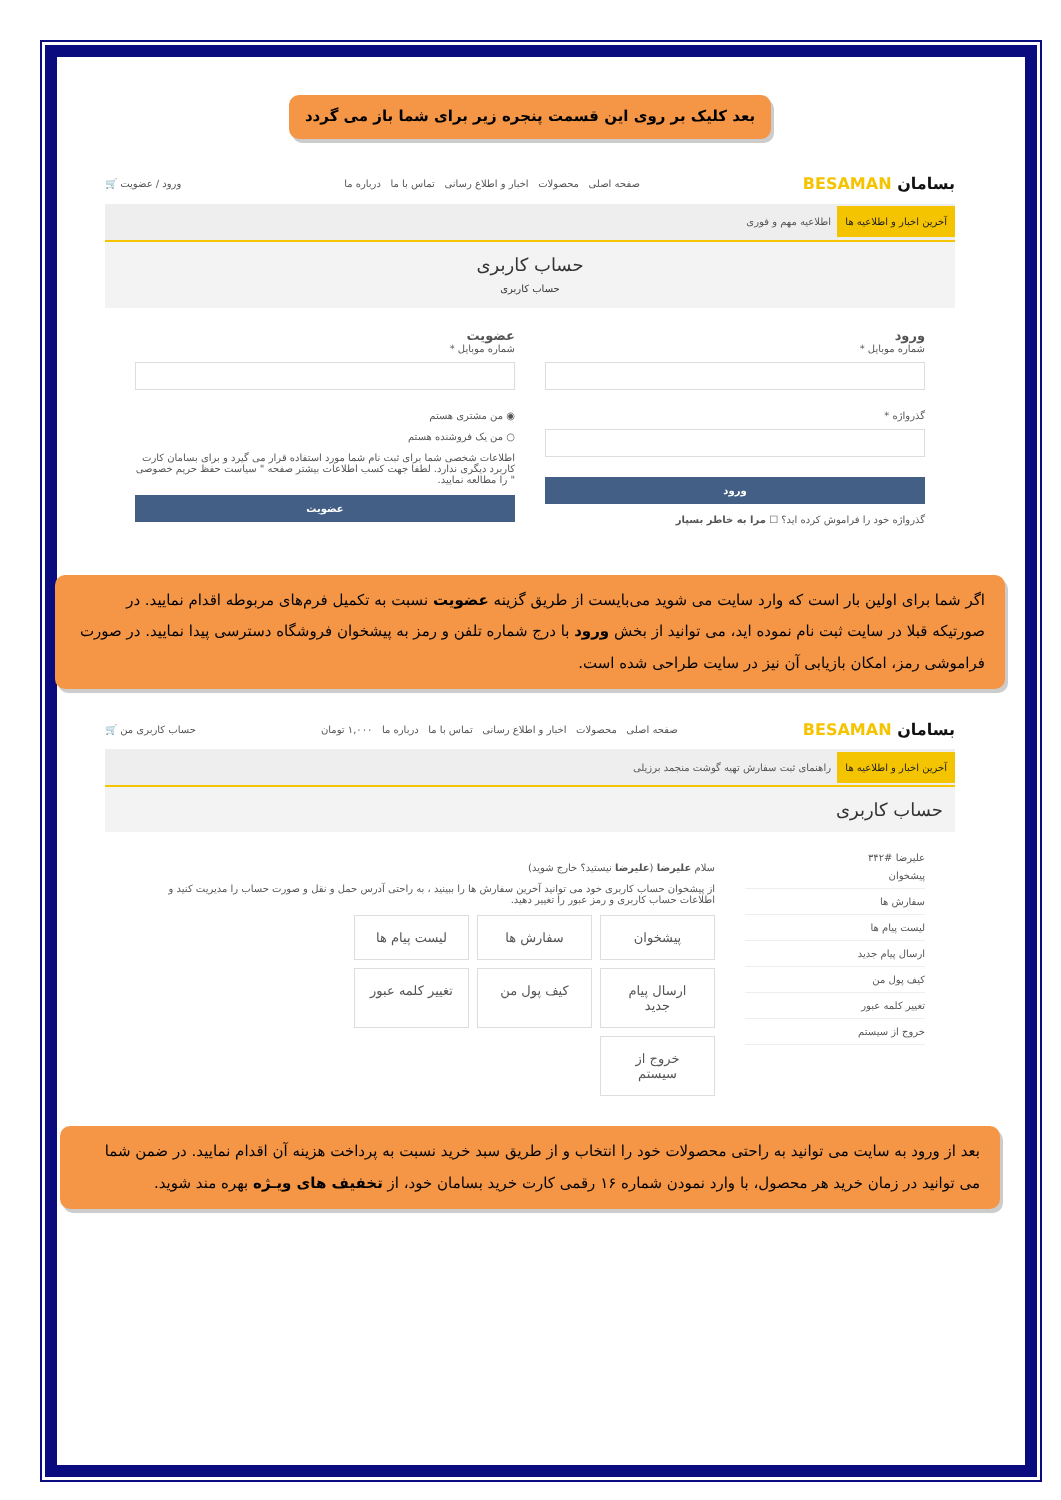بعد کلیک بر روی این قسمت پنجره زیر برای شما باز می گردد
بسامان BESAMAN صفحه اصلی محصولات اخبار و اطلاع رسانی تماس با ما درباره ما ورود / عضویت 🛒
آخرین اخبار و اطلاعیه ها اطلاعیه مهم و فوری
حساب کاربری
حساب کاربری
ورود
شماره موبایل *
گذرواژه *
ورود
گذرواژه خود را فراموش کرده اید؟ ☐ مرا به خاطر بسپار
عضویت
شماره موبایل *
◉ من مشتری هستم
○ من یک فروشنده هستم
اطلاعات شخصی شما برای ثبت نام شما مورد استفاده قرار می گیرد و برای بسامان کارت کاربرد دیگری ندارد. لطفا جهت کسب اطلاعات بیشتر صفحه " سیاست حفظ حریم خصوصی " را مطالعه نمایید.
عضویت
اگر شما برای اولین بار است که وارد سایت می شوید می‌بایست از طریق گزینه عضویت نسبت به تکمیل فرم‌های مربوطه اقدام نمایید. در صورتیکه قبلا در سایت ثبت نام نموده اید، می توانید از بخش ورود با درج شماره تلفن و رمز به پیشخوان فروشگاه دسترسی پیدا نمایید. در صورت فراموشی رمز، امکان بازیابی آن نیز در سایت طراحی شده است.
بسامان BESAMAN صفحه اصلی محصولات اخبار و اطلاع رسانی تماس با ما درباره ما ۱,۰۰۰ تومان حساب کاربری من 🛒
آخرین اخبار و اطلاعیه ها راهنمای ثبت سفارش تهیه گوشت منجمد برزیلی
حساب کاربری
علیرضا #۳۴۲
پیشخوان
سفارش ها
لیست پیام ها
ارسال پیام جدید
کیف پول من
تغییر کلمه عبور
خروج از سیستم
سلام علیرضا (علیرضا نیستید؟ خارج شوید)
از پیشخوان حساب کاربری خود می توانید آخرین سفارش ها را ببینید ، به راحتی آدرس حمل و نقل و صورت حساب را مدیریت کنید و اطلاعات حساب کاربری و رمز عبور را تغییر دهید.
پیشخوان
سفارش ها
لیست پیام ها
ارسال پیام جدید
کیف پول من
تغییر کلمه عبور
خروج از سیستم
بعد از ورود به سایت می توانید به راحتی محصولات خود را انتخاب و از طریق سبد خرید نسبت به پرداخت هزینه آن اقدام نمایید. در ضمن شما می توانید در زمان خرید هر محصول، با وارد نمودن شماره ۱۶ رقمی کارت خرید بسامان خود، از تخفیف های ویـژه بهره مند شوید.